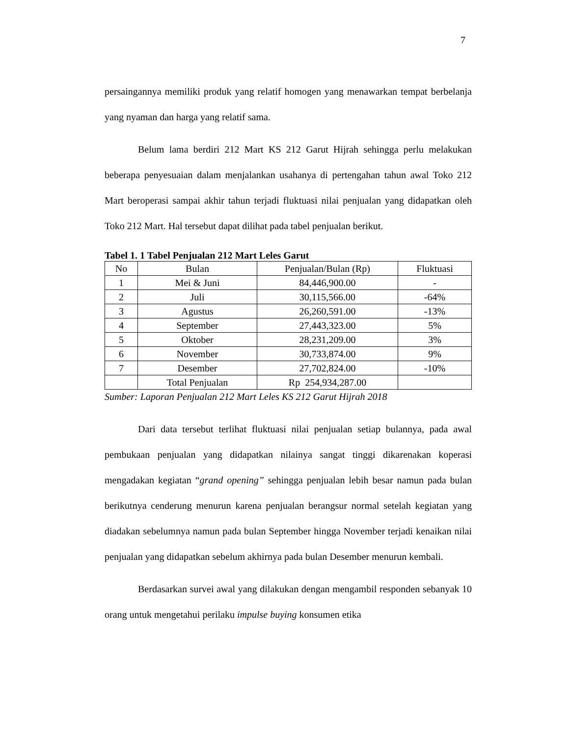7
persaingannya memiliki produk yang relatif homogen yang menawarkan tempat berbelanja yang nyaman dan harga yang relatif sama.
Belum lama berdiri 212 Mart KS 212 Garut Hijrah sehingga perlu melakukan beberapa penyesuaian dalam menjalankan usahanya di pertengahan tahun awal Toko 212 Mart beroperasi sampai akhir tahun terjadi fluktuasi nilai penjualan yang didapatkan oleh Toko 212 Mart. Hal tersebut dapat dilihat pada tabel penjualan berikut.
Tabel 1. 1 Tabel Penjualan 212 Mart Leles Garut
| No | Bulan | Penjualan/Bulan (Rp) | Fluktuasi |
| --- | --- | --- | --- |
| 1 | Mei & Juni | 84,446,900.00 | - |
| 2 | Juli | 30,115,566.00 | -64% |
| 3 | Agustus | 26,260,591.00 | -13% |
| 4 | September | 27,443,323.00 | 5% |
| 5 | Oktober | 28,231,209.00 | 3% |
| 6 | November | 30,733,874.00 | 9% |
| 7 | Desember | 27,702,824.00 | -10% |
| | Total Penjualan | Rp 254,934,287.00 | |
Sumber: Laporan Penjualan 212 Mart Leles KS 212 Garut Hijrah 2018
Dari data tersebut terlihat fluktuasi nilai penjualan setiap bulannya, pada awal pembukaan penjualan yang didapatkan nilainya sangat tinggi dikarenakan koperasi mengadakan kegiatan “grand opening” sehingga penjualan lebih besar namun pada bulan berikutnya cenderung menurun karena penjualan berangsur normal setelah kegiatan yang diadakan sebelumnya namun pada bulan September hingga November terjadi kenaikan nilai penjualan yang didapatkan sebelum akhirnya pada bulan Desember menurun kembali.
Berdasarkan survei awal yang dilakukan dengan mengambil responden sebanyak 10 orang untuk mengetahui perilaku impulse buying konsumen etika